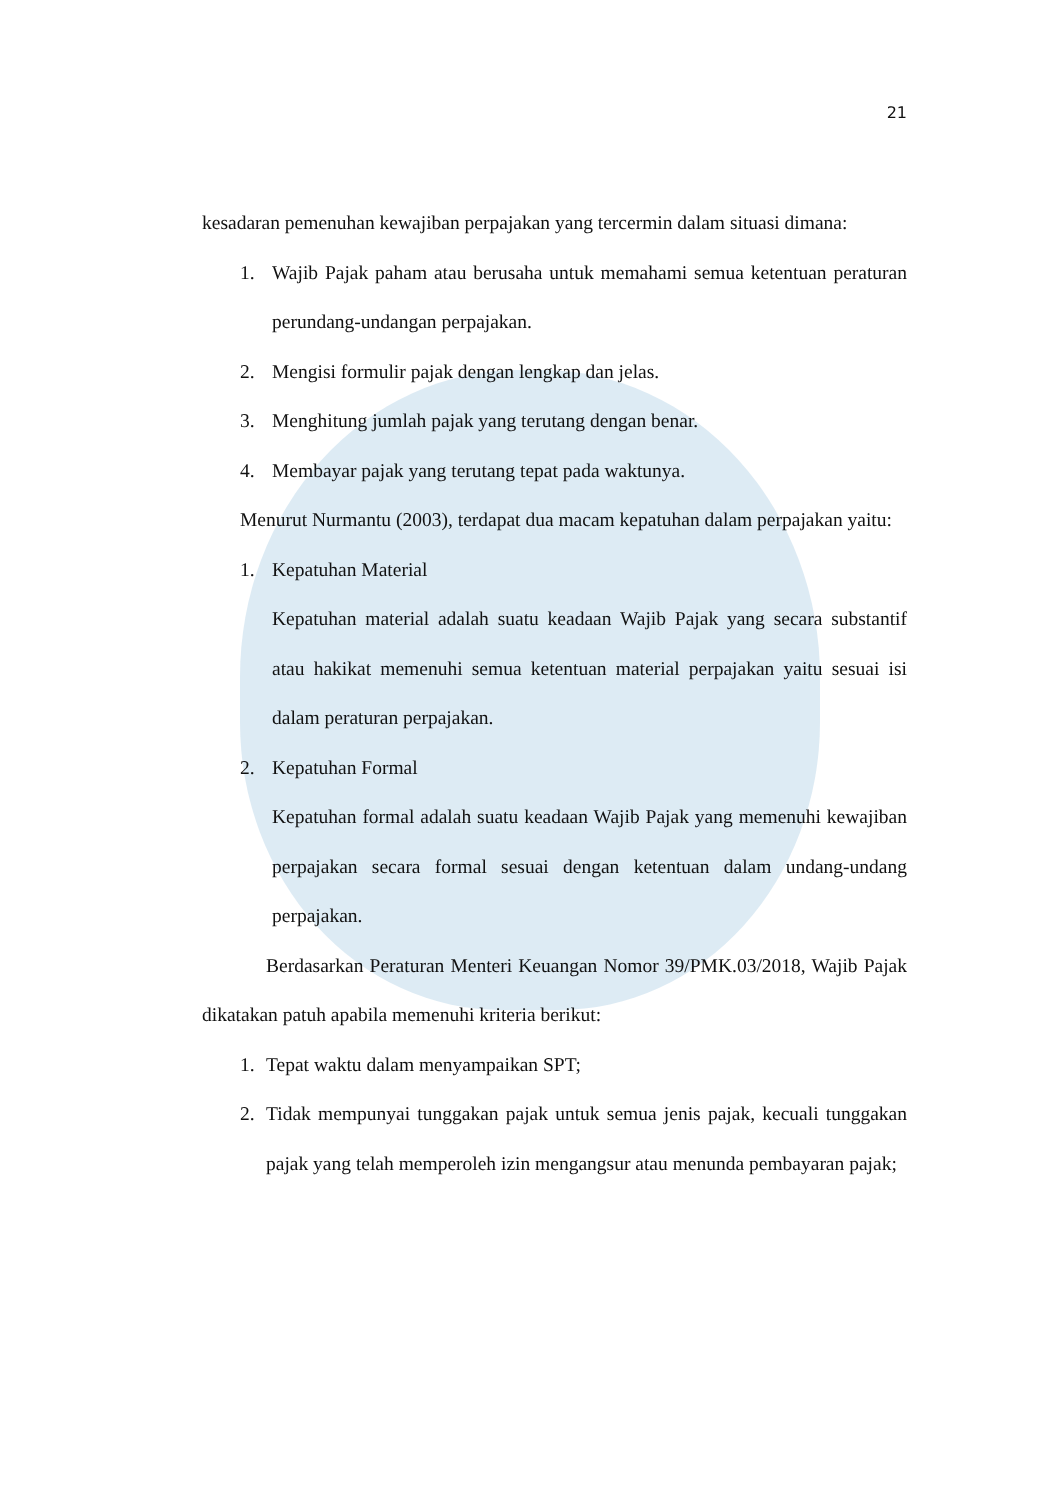21
kesadaran pemenuhan kewajiban perpajakan yang tercermin dalam situasi dimana:
1. Wajib Pajak paham atau berusaha untuk memahami semua ketentuan peraturan perundang-undangan perpajakan.
2. Mengisi formulir pajak dengan lengkap dan jelas.
3. Menghitung jumlah pajak yang terutang dengan benar.
4. Membayar pajak yang terutang tepat pada waktunya.
Menurut Nurmantu (2003), terdapat dua macam kepatuhan dalam perpajakan yaitu:
1. Kepatuhan Material
Kepatuhan material adalah suatu keadaan Wajib Pajak yang secara substantif atau hakikat memenuhi semua ketentuan material perpajakan yaitu sesuai isi dalam peraturan perpajakan.
2. Kepatuhan Formal
Kepatuhan formal adalah suatu keadaan Wajib Pajak yang memenuhi kewajiban perpajakan secara formal sesuai dengan ketentuan dalam undang-undang perpajakan.
Berdasarkan Peraturan Menteri Keuangan Nomor 39/PMK.03/2018, Wajib Pajak dikatakan patuh apabila memenuhi kriteria berikut:
1. Tepat waktu dalam menyampaikan SPT;
2. Tidak mempunyai tunggakan pajak untuk semua jenis pajak, kecuali tunggakan pajak yang telah memperoleh izin mengangsur atau menunda pembayaran pajak;